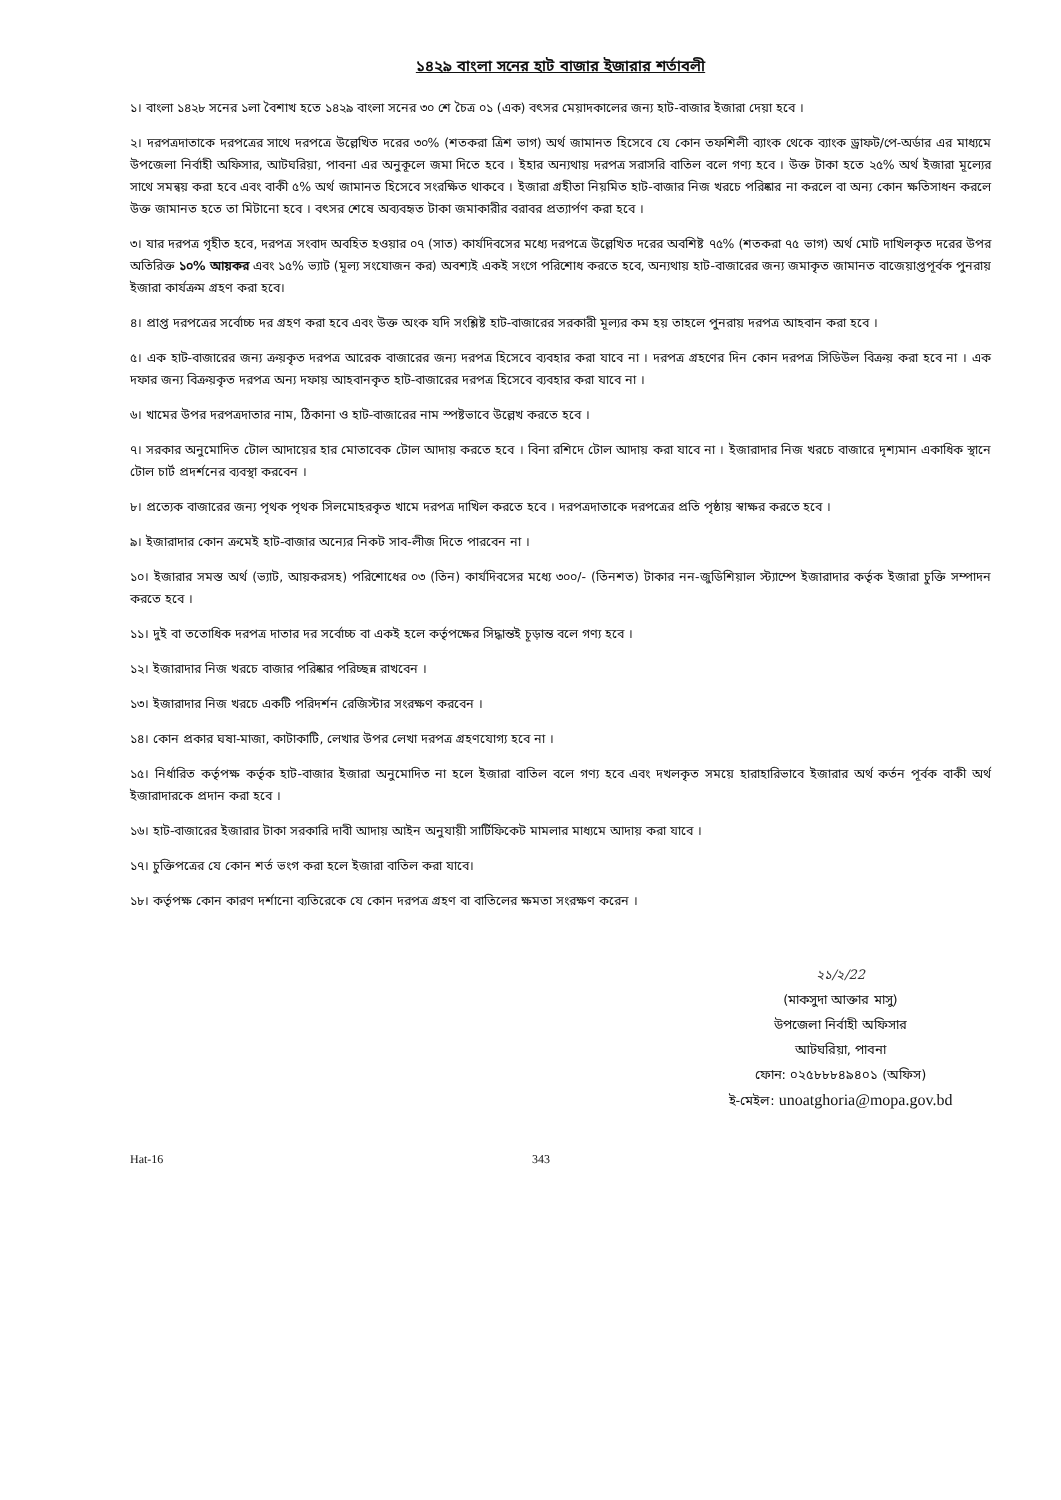১৪২৯ বাংলা সনের হাট বাজার ইজারার শর্তাবলী
১। বাংলা ১৪২৮ সনের ১লা বৈশাখ হতে ১৪২৯ বাংলা সনের ৩০ শে চৈত্র ০১ (এক) বৎসর মেয়াদকালের জন্য হাট-বাজার ইজারা দেয়া হবে ।
২। দরপত্রদাতাকে দরপত্রের সাথে দরপত্রে উল্লেখিত দরের ৩০% (শতকরা ত্রিশ ভাগ) অর্থ জামানত হিসেবে যে কোন তফশিলী ব্যাংক থেকে ব্যাংক ড্রাফট/পে-অর্ডার এর মাধ্যমে উপজেলা নির্বাহী অফিসার, আটঘরিয়া, পাবনা এর অনুকূলে জমা দিতে হবে । ইহার অন্যথায় দরপত্র সরাসরি বাতিল বলে গণ্য হবে । উক্ত টাকা হতে ২৫% অর্থ ইজারা মূল্যের সাথে সমন্বয় করা হবে এবং বাকী ৫% অর্থ জামানত হিসেবে সংরক্ষিত থাকবে । ইজারা গ্রহীতা নিয়মিত হাট-বাজার নিজ খরচে পরিষ্কার না করলে বা অন্য কোন ক্ষতিসাধন করলে উক্ত জামানত হতে তা মিটানো হবে । বৎসর শেষে অব্যবহৃত টাকা জমাকারীর বরাবর প্রত্যার্পণ করা হবে ।
৩। যার দরপত্র গৃহীত হবে, দরপত্র সংবাদ অবহিত হওয়ার ০৭ (সাত) কার্যদিবসের মধ্যে দরপত্রে উল্লেখিত দরের অবশিষ্ট ৭৫% (শতকরা ৭৫ ভাগ) অর্থ মোট দাখিলকৃত দরের উপর অতিরিক্ত ১০% আয়কর এবং ১৫% ভ্যাট (মূল্য সংযোজন কর) অবশ্যই একই সংগে পরিশোধ করতে হবে, অন্যথায় হাট-বাজারের জন্য জমাকৃত জামানত বাজেয়াপ্তপূর্বক পুনরায় ইজারা কার্যক্রম গ্রহণ করা হবে।
৪। প্রাপ্ত দরপত্রের সর্বোচ্চ দর গ্রহণ করা হবে এবং উক্ত অংক যদি সংশ্লিষ্ট হাট-বাজারের সরকারী মূল্যর কম হয় তাহলে পুনরায় দরপত্র আহবান করা হবে ।
৫। এক হাট-বাজারের জন্য ক্রয়কৃত দরপত্র আরেক বাজারের জন্য দরপত্র হিসেবে ব্যবহার করা যাবে না । দরপত্র গ্রহণের দিন কোন দরপত্র সিডিউল বিক্রয় করা হবে না । এক দফার জন্য বিক্রয়কৃত দরপত্র অন্য দফায় আহবানকৃত হাট-বাজারের দরপত্র হিসেবে ব্যবহার করা যাবে না ।
৬। খামের উপর দরপত্রদাতার নাম, ঠিকানা ও হাট-বাজারের নাম স্পষ্টভাবে উল্লেখ করতে হবে ।
৭। সরকার অনুমোদিত টোল আদায়ের হার মোতাবেক টোল আদায় করতে হবে । বিনা রশিদে টোল আদায় করা যাবে না । ইজারাদার নিজ খরচে বাজারে দৃশ্যমান একাধিক স্থানে টোল চার্ট প্রদর্শনের ব্যবস্থা করবেন ।
৮। প্রত্যেক বাজারের জন্য পৃথক পৃথক সিলমোহরকৃত খামে দরপত্র দাখিল করতে হবে । দরপত্রদাতাকে দরপত্রের প্রতি পৃষ্ঠায় স্বাক্ষর করতে হবে ।
৯। ইজারাদার কোন ক্রমেই হাট-বাজার অন্যের নিকট সাব-লীজ দিতে পারবেন না ।
১০। ইজারার সমস্ত অর্থ (ভ্যাট, আয়করসহ) পরিশোধের ০৩ (তিন) কার্যদিবসের মধ্যে ৩০০/- (তিনশত) টাকার নন-জুডিশিয়াল স্ট্যাম্পে ইজারাদার কর্তৃক ইজারা চুক্তি সম্পাদন করতে হবে ।
১১। দুই বা ততোধিক দরপত্র দাতার দর সর্বোচ্চ বা একই হলে কর্তৃপক্ষের সিদ্ধান্তই চূড়ান্ত বলে গণ্য হবে ।
১২। ইজারাদার নিজ খরচে বাজার পরিষ্কার পরিচ্ছন্ন রাখবেন ।
১৩। ইজারাদার নিজ খরচে একটি পরিদর্শন রেজিস্টার সংরক্ষণ করবেন ।
১৪। কোন প্রকার ঘষা-মাজা, কাটাকাটি, লেখার উপর লেখা দরপত্র গ্রহণযোগ্য হবে না ।
১৫। নির্ধারিত কর্তৃপক্ষ কর্তৃক হাট-বাজার ইজারা অনুমোদিত না হলে ইজারা বাতিল বলে গণ্য হবে এবং দখলকৃত সময়ে হারাহারিভাবে ইজারার অর্থ কর্তন পূর্বক বাকী অর্থ ইজারাদারকে প্রদান করা হবে ।
১৬। হাট-বাজারের ইজারার টাকা সরকারি দাবী আদায় আইন অনুযায়ী সার্টিফিকেট মামলার মাধ্যমে আদায় করা যাবে ।
১৭। চুক্তিপত্রের যে কোন শর্ত ভংগ করা হলে ইজারা বাতিল করা যাবে।
১৮। কর্তৃপক্ষ কোন কারণ দর্শানো ব্যতিরেকে যে কোন দরপত্র গ্রহণ বা বাতিলের ক্ষমতা সংরক্ষণ করেন ।
২১/২/22
(মাকসুদা আক্তার মাসু)
উপজেলা নির্বাহী অফিসার
আটঘরিয়া, পাবনা
ফোন: ০২৫৮৮৮৪৯৪০১ (অফিস)
ই-মেইল: unoatghoria@mopa.gov.bd
Hat-16 343